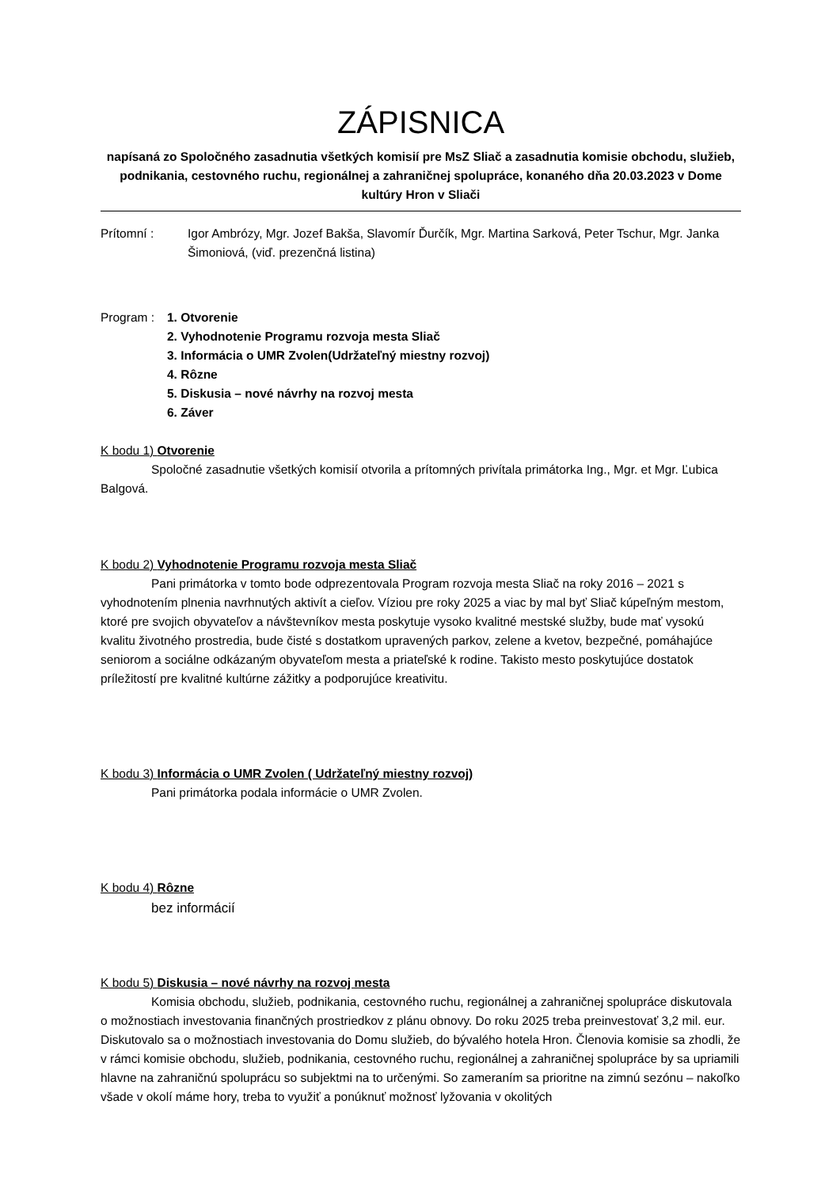ZÁPISNICA
napísaná zo Spoločného zasadnutia všetkých komisií pre MsZ Sliač a zasadnutia komisie obchodu, služieb, podnikania, cestovného ruchu, regionálnej a zahraničnej spolupráce, konaného dňa 20.03.2023 v Dome kultúry Hron v Sliači
Prítomní : Igor Ambrózy, Mgr. Jozef Bakša, Slavomír Ďurčík, Mgr. Martina Sarková, Peter Tschur, Mgr. Janka Šimoniová, (viď. prezenčná listina)
Program : 1. Otvorenie
2. Vyhodnotenie Programu rozvoja mesta Sliač
3. Informácia o UMR Zvolen(Udržateľný miestny rozvoj)
4. Rôzne
5. Diskusia – nové návrhy na rozvoj mesta
6. Záver
K bodu 1) Otvorenie
Spoločné zasadnutie všetkých komisií otvorila a prítomných privítala primátorka Ing., Mgr. et Mgr. Ľubica Balgová.
K bodu 2) Vyhodnotenie Programu rozvoja mesta Sliač
Pani primátorka v tomto bode odprezentovala Program rozvoja mesta Sliač na roky 2016 – 2021 s vyhodnotením plnenia navrhnutých aktivít a cieľov. Víziou pre roky 2025 a viac by mal byť Sliač kúpeľným mestom, ktoré pre svojich obyvateľov a návštevníkov mesta poskytuje vysoko kvalitné mestské služby, bude mať vysokú kvalitu životného prostredia, bude čisté s dostatkom upravených parkov, zelene a kvetov, bezpečné, pomáhajúce seniorom a sociálne odkázaným obyvateľom mesta a priateľské k rodine. Takisto mesto poskytujúce dostatok príležitostí pre kvalitné kultúrne zážitky a podporujúce kreativitu.
K bodu 3) Informácia o UMR Zvolen ( Udržateľný miestny rozvoj)
Pani primátorka podala informácie o UMR Zvolen.
K bodu 4) Rôzne
bez informácií
K bodu 5) Diskusia – nové návrhy na rozvoj mesta
Komisia obchodu, služieb, podnikania, cestovného ruchu, regionálnej a zahraničnej spolupráce diskutovala o možnostiach investovania finančných prostriedkov z plánu obnovy. Do roku 2025 treba preinvestovať 3,2 mil. eur. Diskutovalo sa o možnostiach investovania do Domu služieb, do bývalého hotela Hron. Členovia komisie sa zhodli, že v rámci komisie obchodu, služieb, podnikania, cestovného ruchu, regionálnej a zahraničnej spolupráce by sa upriamili hlavne na zahraničnú spoluprácu so subjektmi na to určenými. So zameraním sa prioritne na zimnú sezónu – nakoľko všade v okolí máme hory, treba to využiť a ponúknuť možnosť lyžovania v okolitých